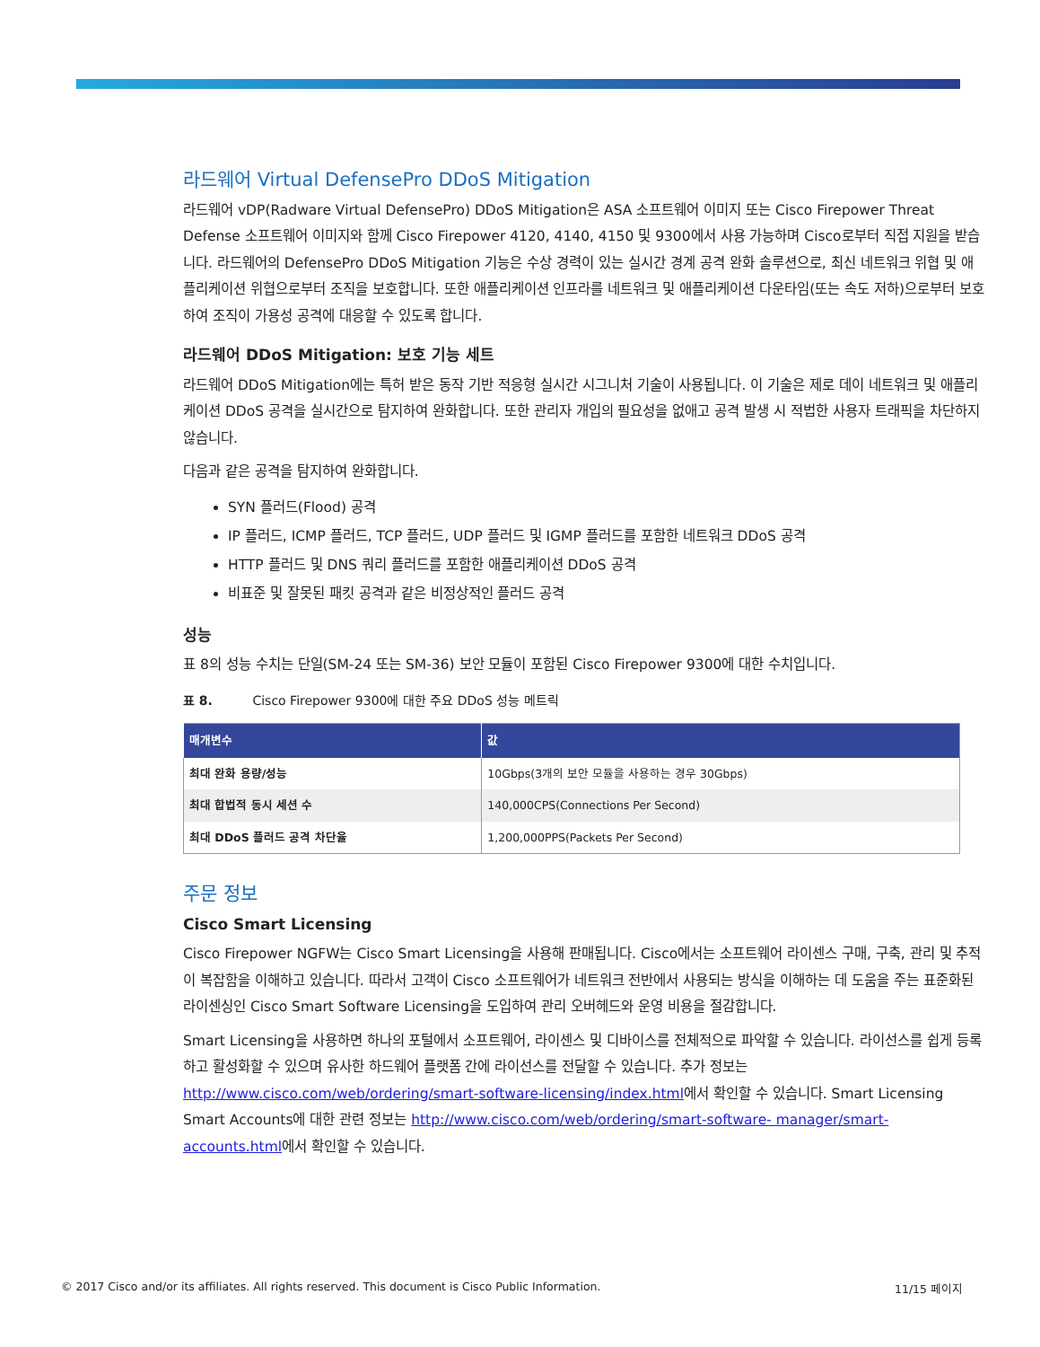라드웨어 Virtual DefensePro DDoS Mitigation
라드웨어 vDP(Radware Virtual DefensePro) DDoS Mitigation은 ASA 소프트웨어 이미지 또는 Cisco Firepower Threat Defense 소프트웨어 이미지와 함께 Cisco Firepower 4120, 4140, 4150 및 9300에서 사용 가능하며 Cisco로부터 직접 지원을 받습니다. 라드웨어의 DefensePro DDoS Mitigation 기능은 수상 경력이 있는 실시간 경계 공격 완화 솔루션으로, 최신 네트워크 위협 및 애플리케이션 위협으로부터 조직을 보호합니다. 또한 애플리케이션 인프라를 네트워크 및 애플리케이션 다운타임(또는 속도 저하)으로부터 보호하여 조직이 가용성 공격에 대응할 수 있도록 합니다.
라드웨어 DDoS Mitigation: 보호 기능 세트
라드웨어 DDoS Mitigation에는 특허 받은 동작 기반 적응형 실시간 시그니처 기술이 사용됩니다. 이 기술은 제로 데이 네트워크 및 애플리케이션 DDoS 공격을 실시간으로 탐지하여 완화합니다. 또한 관리자 개입의 필요성을 없애고 공격 발생 시 적법한 사용자 트래픽을 차단하지 않습니다.
다음과 같은 공격을 탐지하여 완화합니다.
SYN 플러드(Flood) 공격
IP 플러드, ICMP 플러드, TCP 플러드, UDP 플러드 및 IGMP 플러드를 포함한 네트워크 DDoS 공격
HTTP 플러드 및 DNS 쿼리 플러드를 포함한 애플리케이션 DDoS 공격
비표준 및 잘못된 패킷 공격과 같은 비정상적인 플러드 공격
성능
표 8의 성능 수치는 단일(SM-24 또는 SM-36) 보안 모듈이 포함된 Cisco Firepower 9300에 대한 수치입니다.
표 8. Cisco Firepower 9300에 대한 주요 DDoS 성능 메트릭
| 매개변수 | 값 |
| --- | --- |
| 최대 완화 용량/성능 | 10Gbps(3개의 보안 모듈을 사용하는 경우 30Gbps) |
| 최대 합법적 동시 세션 수 | 140,000CPS(Connections Per Second) |
| 최대 DDoS 플러드 공격 차단율 | 1,200,000PPS(Packets Per Second) |
주문 정보
Cisco Smart Licensing
Cisco Firepower NGFW는 Cisco Smart Licensing을 사용해 판매됩니다. Cisco에서는 소프트웨어 라이센스 구매, 구축, 관리 및 추적이 복잡함을 이해하고 있습니다. 따라서 고객이 Cisco 소프트웨어가 네트워크 전반에서 사용되는 방식을 이해하는 데 도움을 주는 표준화된 라이센싱인 Cisco Smart Software Licensing을 도입하여 관리 오버헤드와 운영 비용을 절감합니다.
Smart Licensing을 사용하면 하나의 포털에서 소프트웨어, 라이센스 및 디바이스를 전체적으로 파악할 수 있습니다. 라이선스를 쉽게 등록하고 활성화할 수 있으며 유사한 하드웨어 플랫폼 간에 라이선스를 전달할 수 있습니다. 추가 정보는 http://www.cisco.com/web/ordering/smart-software-licensing/index.html에서 확인할 수 있습니다. Smart Licensing Smart Accounts에 대한 관련 정보는 http://www.cisco.com/web/ordering/smart-software- manager/smart-accounts.html에서 확인할 수 있습니다.
© 2017 Cisco and/or its affiliates. All rights reserved. This document is Cisco Public Information. 11/15 페이지